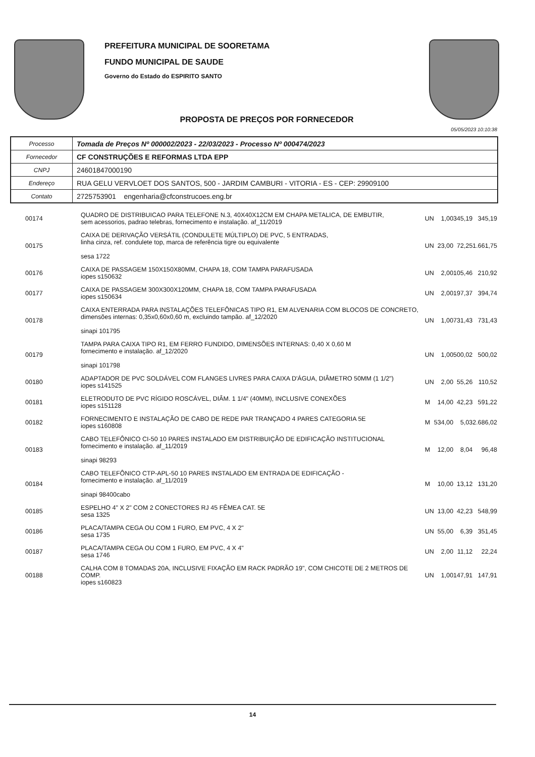PREFEITURA MUNICIPAL DE SOORETAMA
FUNDO MUNICIPAL DE SAUDE
Governo do Estado do ESPIRITO SANTO
PROPOSTA DE PREÇOS POR FORNECEDOR
05/05/2023 10:10:38
| Processo | Tomada de Preços Nº 000002/2023 - 22/03/2023 - Processo Nº 000474/2023 |
| Fornecedor | CF CONSTRUÇÕES E REFORMAS LTDA EPP |
| CNPJ | 24601847000190 |
| Endereço | RUA GELU VERVLOET DOS SANTOS, 500 - JARDIM CAMBURI - VITORIA - ES - CEP: 29909100 |
| Contato | 2725753901 engenharia@cfconstrucoes.eng.br |
| 00174 | QUADRO DE DISTRIBUICAO PARA TELEFONE N.3, 40X40X12CM EM CHAPA METALICA, DE EMBUTIR, sem acessorios, padrao telebras, fornecimento e instalação. af_11/2019 | UN | 1,00 | 345,19 | 345,19 |
| 00175 | CAIXA DE DERIVAÇÃO VERSÁTIL (CONDULETE MÚLTIPLO) DE PVC, 5 ENTRADAS, linha cinza, ref. condulete top, marca de referência tigre ou equivalente sesa 1722 | UN | 23,00 | 72,25 | 1.661,75 |
| 00176 | CAIXA DE PASSAGEM 150X150X80MM, CHAPA 18, COM TAMPA PARAFUSADA iopes s150632 | UN | 2,00 | 105,46 | 210,92 |
| 00177 | CAIXA DE PASSAGEM 300X300X120MM, CHAPA 18, COM TAMPA PARAFUSADA iopes s150634 | UN | 2,00 | 197,37 | 394,74 |
| 00178 | CAIXA ENTERRADA PARA INSTALAÇÕES TELEFÔNICAS TIPO R1, EM ALVENARIA COM BLOCOS DE CONCRETO, dimensões internas: 0,35x0,60x0,60 m, excluindo tampão. af_12/2020 sinapi 101795 | UN | 1,00 | 731,43 | 731,43 |
| 00179 | TAMPA PARA CAIXA TIPO R1, EM FERRO FUNDIDO, DIMENSÕES INTERNAS: 0,40 X 0,60 M fornecimento e instalação. af_12/2020 sinapi 101798 | UN | 1,00 | 500,02 | 500,02 |
| 00180 | ADAPTADOR DE PVC SOLDÁVEL COM FLANGES LIVRES PARA CAIXA D'ÁGUA, DIÂMETRO 50MM (1 1/2") iopes s141525 | UN | 2,00 | 55,26 | 110,52 |
| 00181 | ELETRODUTO DE PVC RÍGIDO ROSCÁVEL, DIÂM. 1 1/4" (40MM), INCLUSIVE CONEXÕES iopes s151128 | M | 14,00 | 42,23 | 591,22 |
| 00182 | FORNECIMENTO E INSTALAÇÃO DE CABO DE REDE PAR TRANÇADO 4 PARES CATEGORIA 5E iopes s160808 | M | 534,00 | 5,03 | 2.686,02 |
| 00183 | CABO TELEFÔNICO CI-50 10 PARES INSTALADO EM DISTRIBUIÇÃO DE EDIFICAÇÃO INSTITUCIONAL fornecimento e instalação. af_11/2019 sinapi 98293 | M | 12,00 | 8,04 | 96,48 |
| 00184 | CABO TELEFÔNICO CTP-APL-50 10 PARES INSTALADO EM ENTRADA DE EDIFICAÇÃO - fornecimento e instalação. af_11/2019 sinapi 98400cabo | M | 10,00 | 13,12 | 131,20 |
| 00185 | ESPELHO 4" X 2" COM 2 CONECTORES RJ 45 FÊMEA CAT. 5E sesa 1325 | UN | 13,00 | 42,23 | 548,99 |
| 00186 | PLACA/TAMPA CEGA OU COM 1 FURO, EM PVC, 4 X 2" sesa 1735 | UN | 55,00 | 6,39 | 351,45 |
| 00187 | PLACA/TAMPA CEGA OU COM 1 FURO, EM PVC, 4 X 4" sesa 1746 | UN | 2,00 | 11,12 | 22,24 |
| 00188 | CALHA COM 8 TOMADAS 20A, INCLUSIVE FIXAÇÃO EM RACK PADRÃO 19", COM CHICOTE DE 2 METROS DE COMP. iopes s160823 | UN | 1,00 | 147,91 | 147,91 |
14